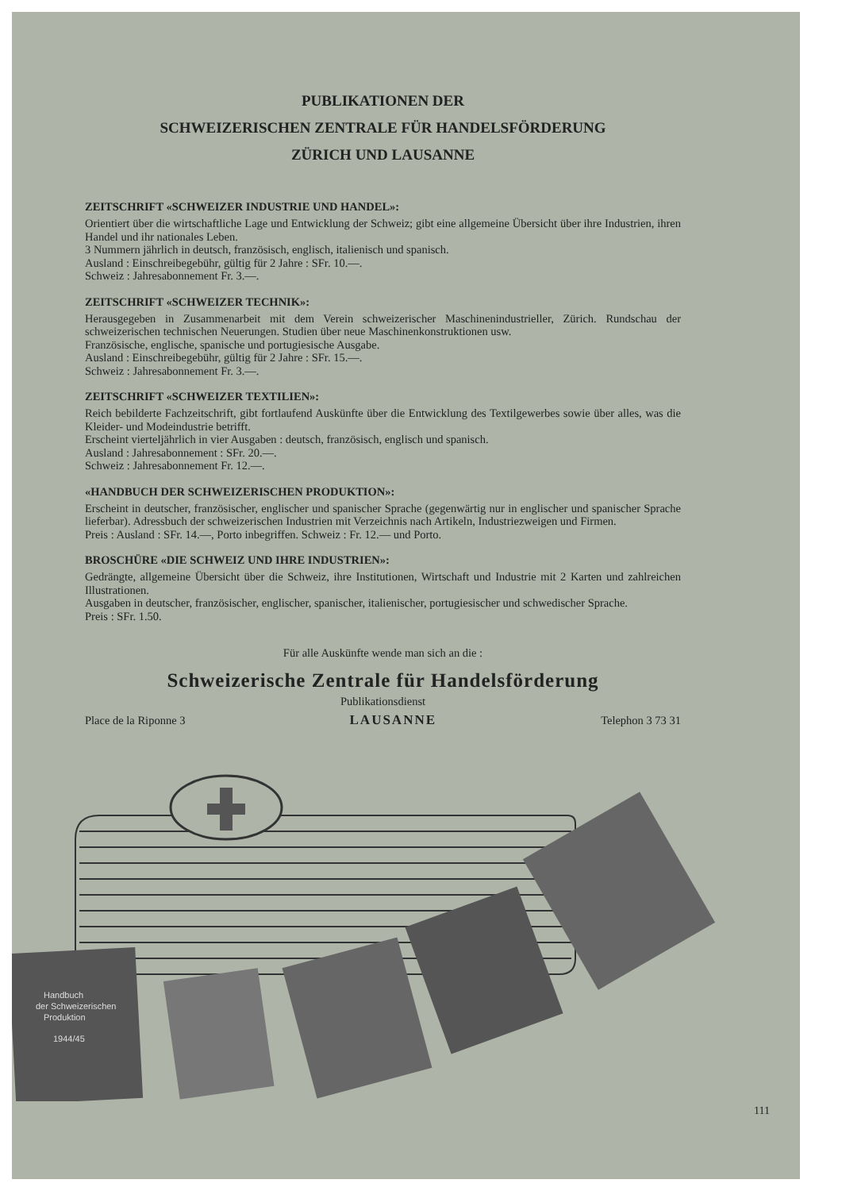PUBLIKATIONEN DER
SCHWEIZERISCHEN ZENTRALE FÜR HANDELSFÖRDERUNG
ZÜRICH UND LAUSANNE
ZEITSCHRIFT «SCHWEIZER INDUSTRIE UND HANDEL»:
Orientiert über die wirtschaftliche Lage und Entwicklung der Schweiz; gibt eine allgemeine Übersicht über ihre Industrien, ihren Handel und ihr nationales Leben.
3 Nummern jährlich in deutsch, französisch, englisch, italienisch und spanisch.
Ausland : Einschreibegebühr, gültig für 2 Jahre : SFr. 10.—.
Schweiz : Jahresabonnement Fr. 3.—.
ZEITSCHRIFT «SCHWEIZER TECHNIK»:
Herausgegeben in Zusammenarbeit mit dem Verein schweizerischer Maschinenindustrieller, Zürich. Rundschau der schweizerischen technischen Neuerungen. Studien über neue Maschinenkonstruktionen usw.
Französische, englische, spanische und portugiesische Ausgabe.
Ausland : Einschreibegebühr, gültig für 2 Jahre : SFr. 15.—.
Schweiz : Jahresabonnement Fr. 3.—.
ZEITSCHRIFT «SCHWEIZER TEXTILIEN»:
Reich bebilderte Fachzeitschrift, gibt fortlaufend Auskünfte über die Entwicklung des Textilgewerbes sowie über alles, was die Kleider- und Modeindustrie betrifft.
Erscheint vierteljährlich in vier Ausgaben : deutsch, französisch, englisch und spanisch.
Ausland : Jahresabonnement : SFr. 20.—.
Schweiz : Jahresabonnement Fr. 12.—.
«HANDBUCH DER SCHWEIZERISCHEN PRODUKTION»:
Erscheint in deutscher, französischer, englischer und spanischer Sprache (gegenwärtig nur in englischer und spanischer Sprache lieferbar). Adressbuch der schweizerischen Industrien mit Verzeichnis nach Artikeln, Industriezweigen und Firmen.
Preis : Ausland : SFr. 14.—, Porto inbegriffen. Schweiz : Fr. 12.— und Porto.
BROSCHÜRE «DIE SCHWEIZ UND IHRE INDUSTRIEN»:
Gedrängte, allgemeine Übersicht über die Schweiz, ihre Institutionen, Wirtschaft und Industrie mit 2 Karten und zahlreichen Illustrationen.
Ausgaben in deutscher, französischer, englischer, spanischer, italienischer, portugiesischer und schwedischer Sprache.
Preis : SFr. 1.50.
Für alle Auskünfte wende man sich an die :
Schweizerische Zentrale für Handelsförderung
Publikationsdienst
Place de la Riponne 3 LAUSANNE Telephon 3 73 31
Handbuch
der Schweizerischen
Produktion
1944/45
111